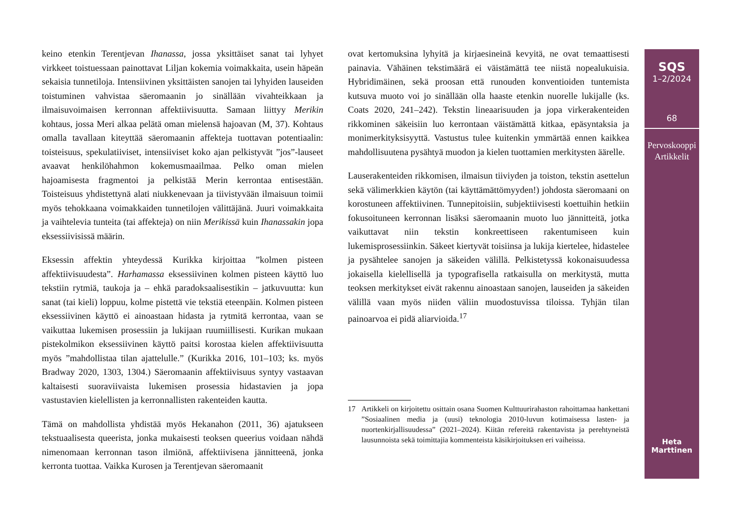keino etenkin Terentjevan Ihanassa, jossa yksittäiset sanat tai lyhyet virkkeet toistuessaan painottavat Liljan kokemia voimakkaita, usein häpeän sekaisia tunnetiloja. Intensiivinen yksittäisten sanojen tai lyhyiden lauseiden toistuminen vahvistaa säeromaanin jo sinällään vivahteikkaan ja ilmaisuvoimaisen kerronnan affektiivisuutta. Samaan liittyy Merikin kohtaus, jossa Meri alkaa pelätä oman mielensä hajoavan (M, 37). Kohtaus omalla tavallaan kiteyttää säeromaanin affekteja tuottavan potentiaalin: toisteisuus, spekulatiiviset, intensiiviset koko ajan pelkistyvät ”jos”-lauseet avaavat henkilöhahmon kokemusmaailmaa. Pelko oman mielen hajoamisesta fragmentoi ja pelkistää Merin kerrontaa entisestään. Toisteisuus yhdistettynä alati niukkenevaan ja tiivistyvään ilmaisuun toimii myös tehokkaana voimakkaiden tunnetilojen välittäjänä. Juuri voimakkaita ja vaihtelevia tunteita (tai affekteja) on niin Merikissä kuin Ihanassakin jopa eksessiivisissä määrin.
Eksessin affektin yhteydessä Kurikka kirjoittaa ”kolmen pisteen affektiivisuudesta”. Harhamassa eksessiivinen kolmen pisteen käyttö luo tekstiin rytmiä, taukoja ja – ehkä paradoksaalisestikin – jatkuvuutta: kun sanat (tai kieli) loppuu, kolme pistettä vie tekstiä eteenpäin. Kolmen pisteen eksessiivinen käyttö ei ainoastaan hidasta ja rytmitä kerrontaa, vaan se vaikuttaa lukemisen prosessiin ja lukijaan ruumiillisesti. Kurikan mukaan pistekolmikon eksessiivinen käyttö paitsi korostaa kielen affektiivisuutta myös ”mahdollistaa tilan ajattelulle.” (Kurikka 2016, 101–103; ks. myös Bradway 2020, 1303, 1304.) Säeromaanin affektiivisuus syntyy vastaavan kaltaisesti suoraviivaista lukemisen prosessia hidastavien ja jopa vastustavien kielellisten ja kerronnallisten rakenteiden kautta.
Tämä on mahdollista yhdistää myös Hekanahon (2011, 36) ajatukseen tekstuaalisesta queerista, jonka mukaisesti teoksen queerius voidaan nähdä nimenomaan kerronnan tason ilmiönä, affektiivisena jännitteenä, jonka kerronta tuottaa. Vaikka Kurosen ja Terentjevan säeromaanit
ovat kertomuksina lyhyitä ja kirjaesineinä kevyitä, ne ovat temaattisesti painavia. Vähäinen tekstimäärä ei väistämättä tee niistä nopealukuisia. Hybridimäinen, sekä proosan että runouden konventioiden tuntemista kutsuva muoto voi jo sinällään olla haaste etenkin nuorelle lukijalle (ks. Coats 2020, 241–242). Tekstin lineaarisuuden ja jopa virkerakenteiden rikkominen säkeisiin luo kerrontaan väistämättä kitkaa, epäsyntaksia ja monimerkityksisyyttä. Vastustus tulee kuitenkin ymmärtää ennen kaikkea mahdollisuutena pysähtyä muodon ja kielen tuottamien merkitysten äärelle.
Lauserakenteiden rikkomisen, ilmaisun tiiviyden ja toiston, tekstin asettelun sekä välimerkkien käytön (tai käyttämättömyyden!) johdosta säeromaani on korostuneen affektiivinen. Tunnepitoisiin, subjektiivisesti koettuihin hetkiin fokusoituneen kerronnan lisäksi säeromaanin muoto luo jännitteitä, jotka vaikuttavat niin tekstin konkreettiseen rakentumiseen kuin lukemisprosessiinkin. Säkeet kiertyvät toisiinsa ja lukija kiertelee, hidastelee ja pysähtelee sanojen ja säkeiden välillä. Pelkistetyssä kokonaisuudessa jokaisella kielellisellä ja typografisella ratkaisulla on merkitystä, mutta teoksen merkitykset eivät rakennu ainoastaan sanojen, lauseiden ja säkeiden välillä vaan myös niiden väliin muodostuvissa tiloissa. Tyhjän tilan painoarvoa ei pidä aliarvioida.<sup>17</sup>
17 Artikkeli on kirjoitettu osittain osana Suomen Kulttuurirahaston rahoittamaa hankettani ”Sosiaalinen media ja (uusi) teknologia 2010-luvun kotimaisessa lasten- ja nuortenkirjallisuudessa” (2021–2024). Kiitän refereitä rakentavista ja perehtyneistä lausunnoista sekä toimittajia kommenteista käsikirjoituksen eri vaiheissa.
SQS
1–2/2024
68
Pervoskooppi
Artikkelit
Heta
Marttinen